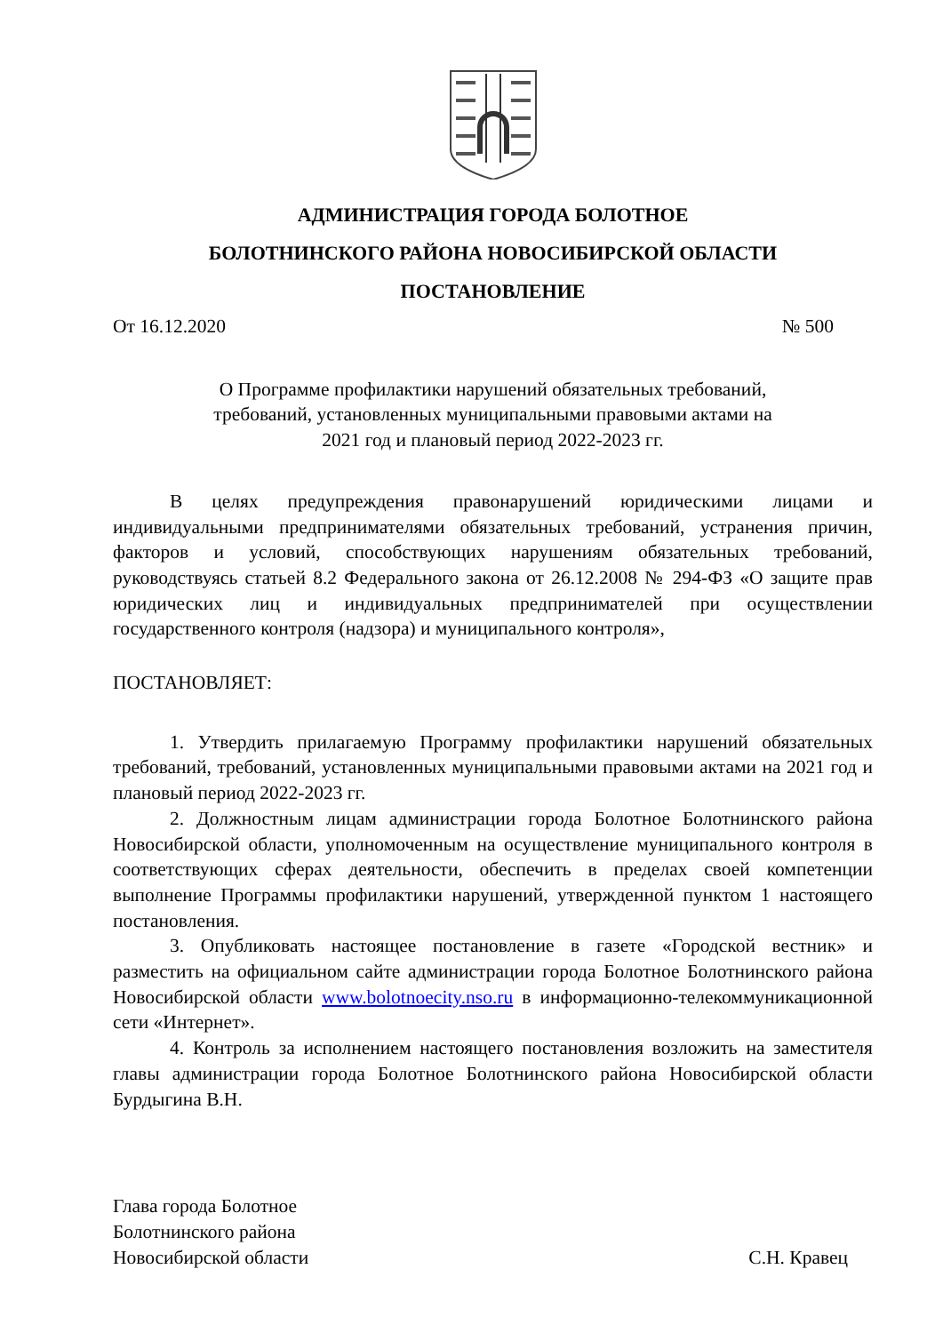АДМИНИСТРАЦИЯ ГОРОДА БОЛОТНОЕ
БОЛОТНИНСКОГО РАЙОНА НОВОСИБИРСКОЙ ОБЛАСТИ
ПОСТАНОВЛЕНИЕ
От 16.12.2020 № 500
О Программе профилактики нарушений обязательных требований,
требований, установленных муниципальными правовыми актами на
2021 год и плановый период 2022-2023 гг.
В целях предупреждения правонарушений юридическими лицами и индивидуальными предпринимателями обязательных требований, устранения причин, факторов и условий, способствующих нарушениям обязательных требований, руководствуясь статьей 8.2 Федерального закона от 26.12.2008 № 294-ФЗ «О защите прав юридических лиц и индивидуальных предпринимателей при осуществлении государственного контроля (надзора) и муниципального контроля»,
ПОСТАНОВЛЯЕТ:
1. Утвердить прилагаемую Программу профилактики нарушений обязательных требований, требований, установленных муниципальными правовыми актами на 2021 год и плановый период 2022-2023 гг.
2. Должностным лицам администрации города Болотное Болотнинского района Новосибирской области, уполномоченным на осуществление муниципального контроля в соответствующих сферах деятельности, обеспечить в пределах своей компетенции выполнение Программы профилактики нарушений, утвержденной пунктом 1 настоящего постановления.
3. Опубликовать настоящее постановление в газете «Городской вестник» и разместить на официальном сайте администрации города Болотное Болотнинского района Новосибирской области www.bolotnoecity.nso.ru в информационно-телекоммуникационной сети «Интернет».
4. Контроль за исполнением настоящего постановления возложить на заместителя главы администрации города Болотное Болотнинского района Новосибирской области Бурдыгина В.Н.
Глава города Болотное
Болотнинского района
Новосибирской области С.Н. Кравец